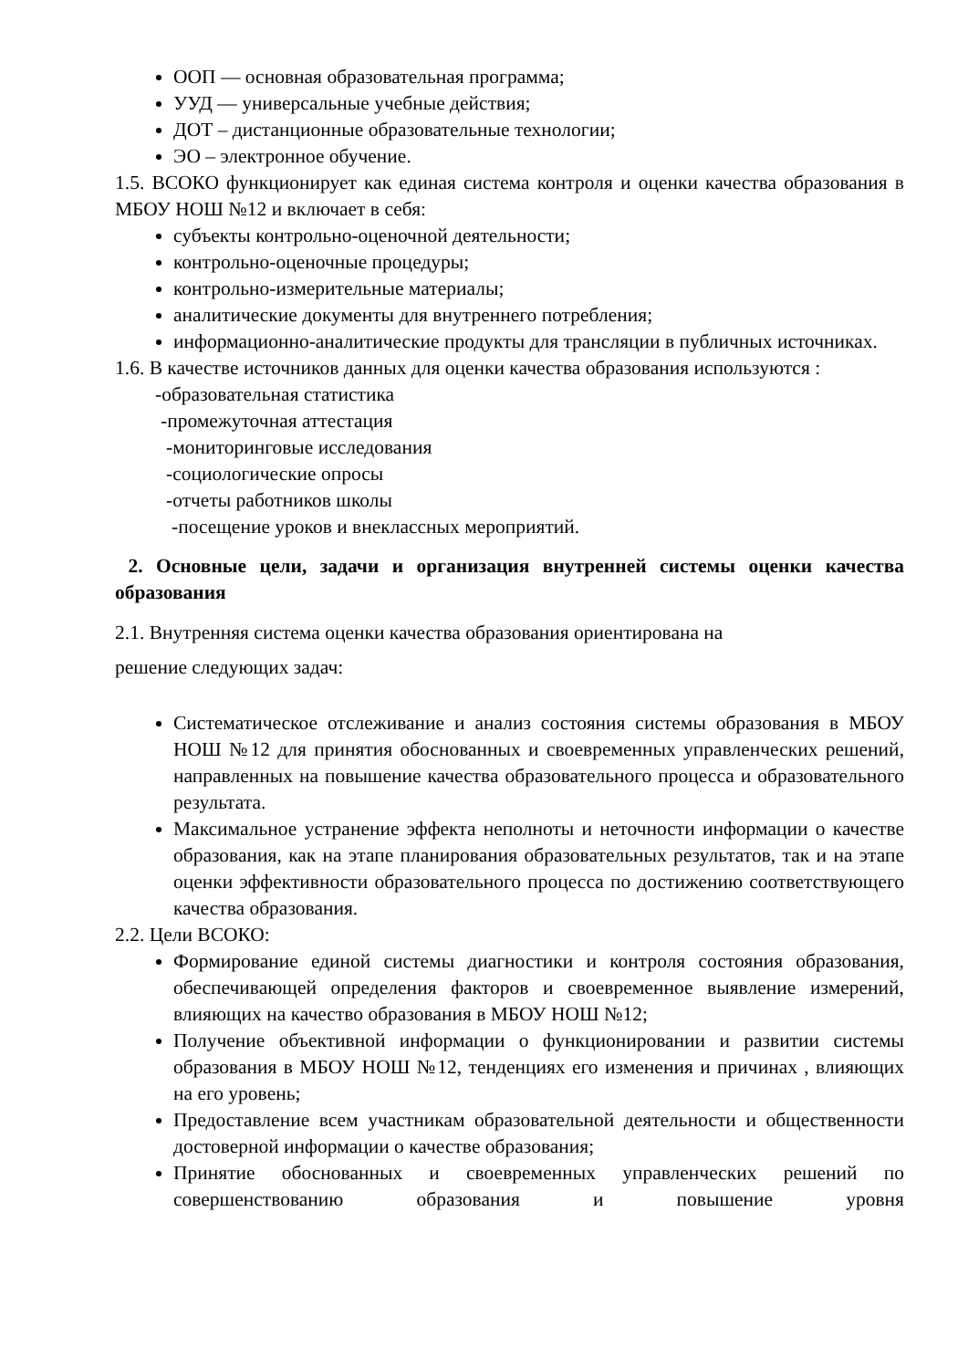ООП — основная образовательная программа;
УУД — универсальные учебные действия;
ДОТ – дистанционные образовательные технологии;
ЭО – электронное обучение.
1.5. ВСОКО функционирует как единая система контроля и оценки качества образования в МБОУ НОШ №12 и включает в себя:
субъекты контрольно-оценочной деятельности;
контрольно-оценочные процедуры;
контрольно-измерительные материалы;
аналитические документы для внутреннего потребления;
информационно-аналитические продукты для трансляции в публичных источниках.
1.6. В качестве источников данных для оценки качества образования используются :
-образовательная статистика
-промежуточная аттестация
-мониторинговые исследования
-социологические опросы
-отчеты работников школы
-посещение уроков и внеклассных мероприятий.
2. Основные цели, задачи и организация внутренней системы оценки качества образования
2.1. Внутренняя система оценки качества образования ориентирована на
решение следующих задач:
Систематическое отслеживание и анализ состояния системы образования в МБОУ НОШ №12 для принятия обоснованных и своевременных управленческих решений, направленных на повышение качества образовательного процесса и образовательного результата.
Максимальное устранение эффекта неполноты и неточности информации о качестве образования, как на этапе планирования образовательных результатов, так и на этапе оценки эффективности образовательного процесса по достижению соответствующего качества образования.
2.2. Цели ВСОКО:
Формирование единой системы диагностики и контроля состояния образования, обеспечивающей определения факторов и своевременное выявление измерений, влияющих на качество образования в МБОУ НОШ №12;
Получение объективной информации о функционировании и развитии системы образования в МБОУ НОШ №12, тенденциях его изменения и причинах , влияющих на его уровень;
Предоставление всем участникам образовательной деятельности и общественности достоверной информации о качестве образования;
Принятие обоснованных и своевременных управленческих решений по совершенствованию образования и повышение уровня